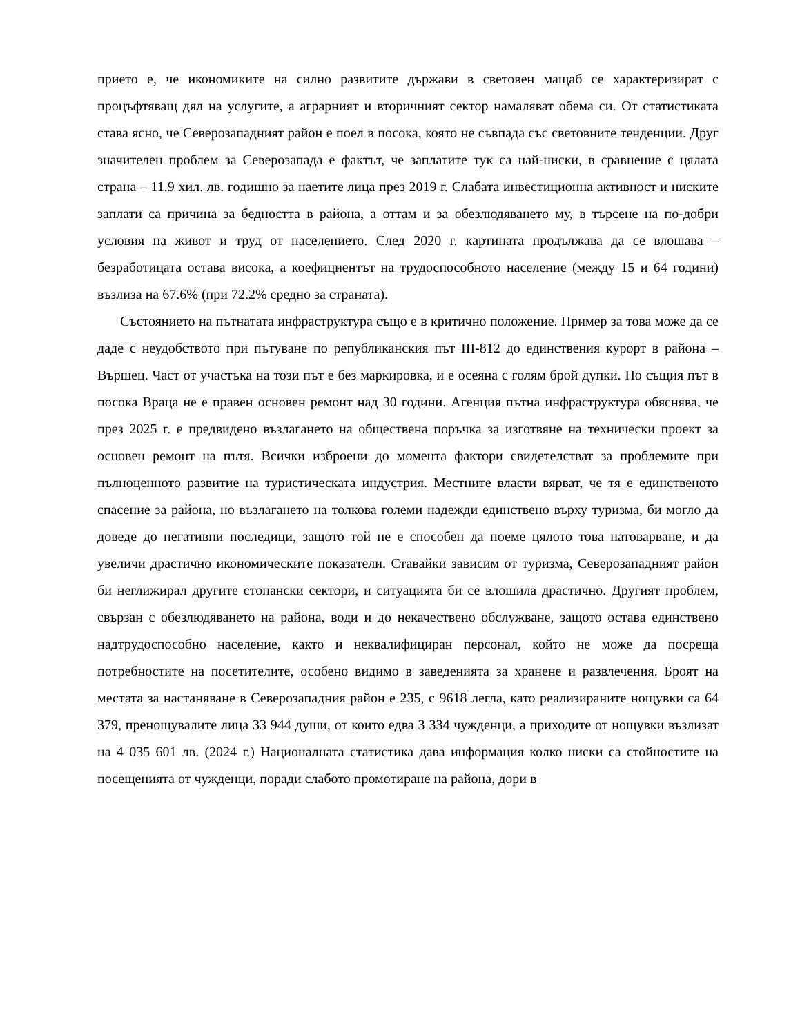прието е, че икономиките на силно развитите държави в световен мащаб се характеризират с процъфтяващ дял на услугите, а аграрният и вторичният сектор намаляват обема си. От статистиката става ясно, че Северозападният район е поел в посока, която не съвпада със световните тенденции. Друг значителен проблем за Северозапада е фактът, че заплатите тук са най-ниски, в сравнение с цялата страна – 11.9 хил. лв. годишно за наетите лица през 2019 г. Слабата инвестиционна активност и ниските заплати са причина за бедността в района, а оттам и за обезлюдяването му, в търсене на по-добри условия на живот и труд от населението. След 2020 г. картината продължава да се влошава – безработицата остава висока, а коефициентът на трудоспособното население (между 15 и 64 години) възлиза на 67.6% (при 72.2% средно за страната).
Състоянието на пътнатата инфраструктура също е в критично положение. Пример за това може да се даде с неудобството при пътуване по републиканския път III-812 до единствения курорт в района – Вършец. Част от участъка на този път е без маркировка, и е осеяна с голям брой дупки. По същия път в посока Враца не е правен основен ремонт над 30 години. Агенция пътна инфраструктура обяснява, че през 2025 г. е предвидено възлагането на обществена поръчка за изготвяне на технически проект за основен ремонт на пътя. Всички изброени до момента фактори свидетелстват за проблемите при пълноценното развитие на туристическата индустрия. Местните власти вярват, че тя е единственото спасение за района, но възлагането на толкова големи надежди единствено върху туризма, би могло да доведе до негативни последици, защото той не е способен да поеме цялото това натоварване, и да увеличи драстично икономическите показатели. Ставайки зависим от туризма, Северозападният район би неглижирал другите стопански сектори, и ситуацията би се влошила драстично. Другият проблем, свързан с обезлюдяването на района, води и до некачествено обслужване, защото остава единствено надтрудоспособно население, както и неквалифициран персонал, който не може да посреща потребностите на посетителите, особено видимо в заведенията за хранене и развлечения. Броят на местата за настаняване в Северозападния район е 235, с 9618 легла, като реализираните нощувки са 64 379, пренощувалите лица 33 944 души, от които едва 3 334 чужденци, а приходите от нощувки възлизат на 4 035 601 лв. (2024 г.) Националната статистика дава информация колко ниски са стойностите на посещенията от чужденци, поради слабото промотиране на района, дори в